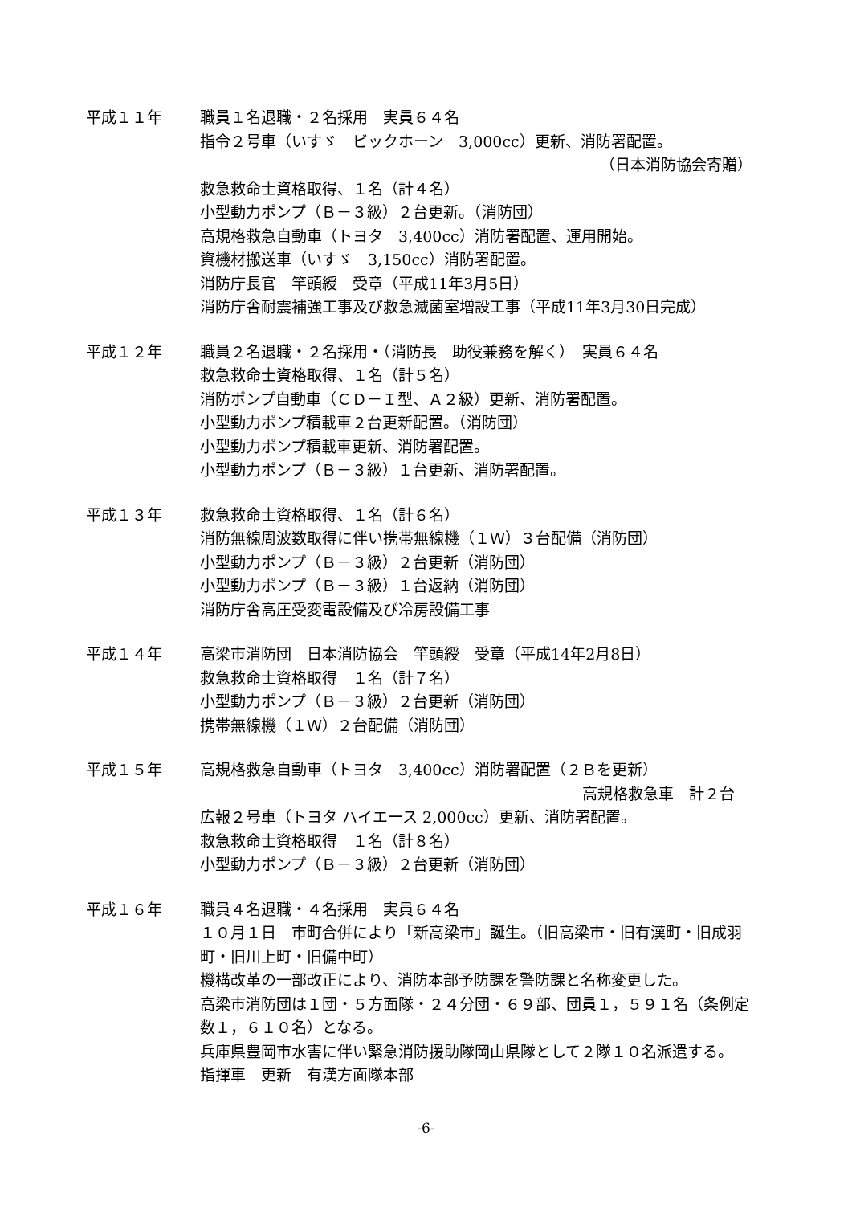平成１１年 職員１名退職・２名採用　実員６４名
指令２号車（いすゞ　ビックホーン　3,000cc）更新、消防署配置。
（日本消防協会寄贈）
救急救命士資格取得、１名（計４名）
小型動力ポンプ（Ｂ－３級）２台更新。（消防団）
高規格救急自動車（トヨタ　3,400cc）消防署配置、運用開始。
資機材搬送車（いすゞ　3,150cc）消防署配置。
消防庁長官　竿頭綬　受章（平成11年3月5日）
消防庁舎耐震補強工事及び救急滅菌室増設工事（平成11年3月30日完成）
平成１２年 職員２名退職・２名採用・（消防長　助役兼務を解く）　実員６４名
救急救命士資格取得、１名（計５名）
消防ポンプ自動車（ＣＤ－Ｉ型、Ａ２級）更新、消防署配置。
小型動力ポンプ積載車２台更新配置。（消防団）
小型動力ポンプ積載車更新、消防署配置。
小型動力ポンプ（Ｂ－３級）１台更新、消防署配置。
平成１３年 救急救命士資格取得、１名（計６名）
消防無線周波数取得に伴い携帯無線機（１Ｗ）３台配備（消防団）
小型動力ポンプ（Ｂ－３級）２台更新（消防団）
小型動力ポンプ（Ｂ－３級）１台返納（消防団）
消防庁舎高圧受変電設備及び冷房設備工事
平成１４年 高梁市消防団　日本消防協会　竿頭綬　受章（平成14年2月8日）
救急救命士資格取得　１名（計７名）
小型動力ポンプ（Ｂ－３級）２台更新（消防団）
携帯無線機（１Ｗ）２台配備（消防団）
平成１５年 高規格救急自動車（トヨタ　3,400cc）消防署配置（２Ｂを更新）
高規格救急車　計２台
広報２号車（トヨタ ハイエース 2,000cc）更新、消防署配置。
救急救命士資格取得　１名（計８名）
小型動力ポンプ（Ｂ－３級）２台更新（消防団）
平成１６年 職員４名退職・４名採用　実員６４名
１０月１日　市町合併により「新高梁市」誕生。（旧高梁市・旧有漢町・旧成羽町・旧川上町・旧備中町）
機構改革の一部改正により、消防本部予防課を警防課と名称変更した。
高梁市消防団は１団・５方面隊・２４分団・６９部、団員１，５９１名（条例定数１，６１０名）となる。
兵庫県豊岡市水害に伴い緊急消防援助隊岡山県隊として２隊１０名派遣する。
指揮車　更新　有漢方面隊本部
-6-